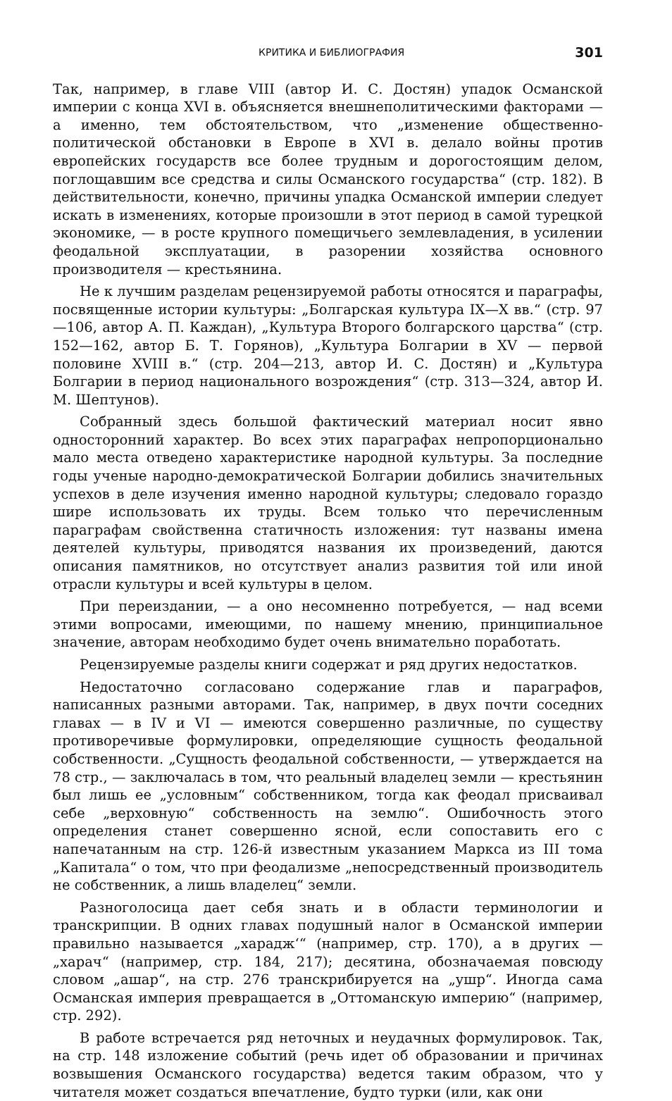КРИТИКА И БИБЛИОГРАФИЯ 301
Так, например, в главе VIII (автор И. С. Достян) упадок Османской империи с конца XVI в. объясняется внешнеполитическими факторами — а именно, тем обстоятельством, что „изменение общественно-политической обстановки в Европе в XVI в. делало войны против европейских государств все более трудным и дорогостоящим делом, поглощавшим все средства и силы Османского государства“ (стр. 182). В действительности, конечно, причины упадка Османской империи следует искать в изменениях, которые произошли в этот период в самой турецкой экономике, — в росте крупного помещичьего землевладения, в усилении феодальной эксплуатации, в разорении хозяйства основного производителя — крестьянина.
Не к лучшим разделам рецензируемой работы относятся и параграфы, посвященные истории культуры: „Болгарская культура IX—X вв.“ (стр. 97—106, автор А. П. Каждан), „Культура Второго болгарского царства“ (стр. 152—162, автор Б. Т. Горянов), „Культура Болгарии в XV — первой половине XVIII в.“ (стр. 204—213, автор И. С. Достян) и „Культура Болгарии в период национального возрождения“ (стр. 313—324, автор И. М. Шептунов).
Собранный здесь большой фактический материал носит явно односторонний характер. Во всех этих параграфах непропорционально мало места отведено характеристике народной культуры. За последние годы ученые народно-демократической Болгарии добились значительных успехов в деле изучения именно народной культуры; следовало гораздо шире использовать их труды. Всем только что перечисленным параграфам свойственна статичность изложения: тут названы имена деятелей культуры, приводятся названия их произведений, даются описания памятников, но отсутствует анализ развития той или иной отрасли культуры и всей культуры в целом.
При переиздании, — а оно несомненно потребуется, — над всеми этими вопросами, имеющими, по нашему мнению, принципиальное значение, авторам необходимо будет очень внимательно поработать.
Рецензируемые разделы книги содержат и ряд других недостатков.
Недостаточно согласовано содержание глав и параграфов, написанных разными авторами. Так, например, в двух почти соседних главах — в IV и VI — имеются совершенно различные, по существу противоречивые формулировки, определяющие сущность феодальной собственности. „Сущность феодальной собственности, — утверждается на 78 стр., — заключалась в том, что реальный владелец земли — крестьянин был лишь ее „условным“ собственником, тогда как феодал присваивал себе „верховную“ собственность на землю“. Ошибочность этого определения станет совершенно ясной, если сопоставить его с напечатанным на стр. 126-й известным указанием Маркса из III тома „Капитала“ о том, что при феодализме „непосредственный производитель не собственник, а лишь владелец“ земли.
Разноголосица дает себя знать и в области терминологии и транскрипции. В одних главах подушный налог в Османской империи правильно называется „хараджʻ“ (например, стр. 170), а в других — „харач“ (например, стр. 184, 217); десятина, обозначаемая повсюду словом „ашар“, на стр. 276 транскрибируется на „ушр“. Иногда сама Османская империя превращается в „Оттоманскую империю“ (например, стр. 292).
В работе встречается ряд неточных и неудачных формулировок. Так, на стр. 148 изложение событий (речь идет об образовании и причинах возвышения Османского государства) ведется таким образом, что у читателя может создаться впечатление, будто турки (или, как они